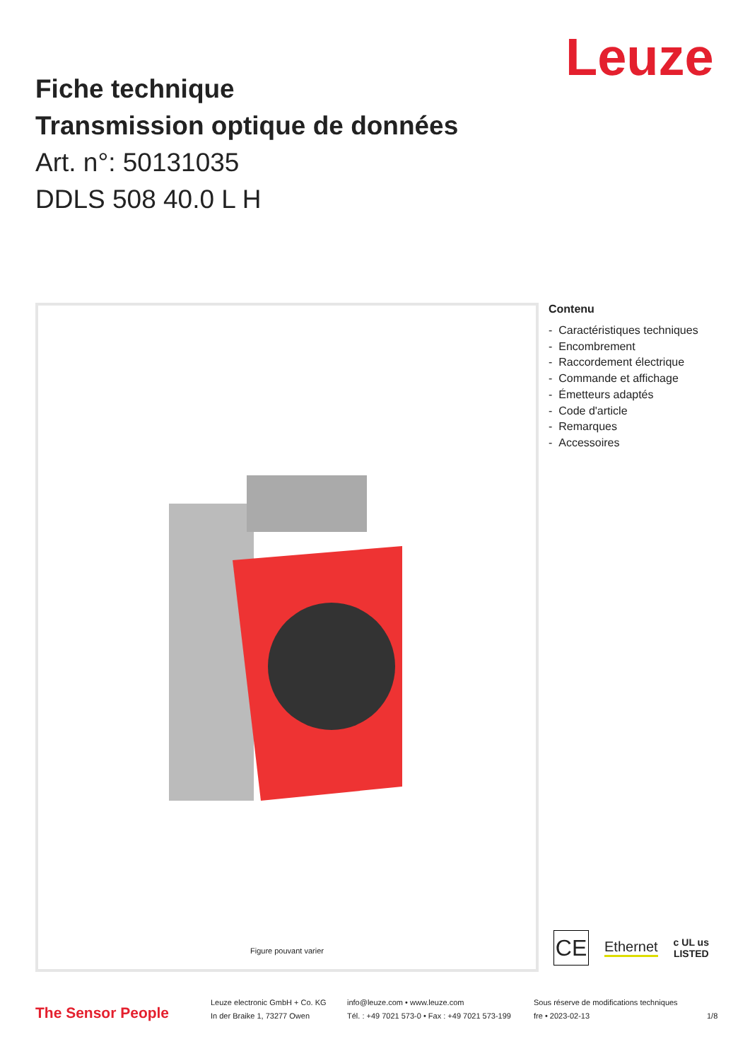Leuze
Fiche technique
Transmission optique de données
Art. n°: 50131035
DDLS 508 40.0 L H
Figure pouvant varier
Contenu
- Caractéristiques techniques
- Encombrement
- Raccordement électrique
- Commande et affichage
- Émetteurs adaptés
- Code d'article
- Remarques
- Accessoires
CE
Ethernet
c UL us
LISTED
The Sensor People
Leuze electronic GmbH + Co. KG
In der Braike 1, 73277 Owen
info@leuze.com • www.leuze.com
Tél. : +49 7021 573-0 • Fax : +49 7021 573-199
Sous réserve de modifications techniques
fre • 2023-02-13
1/8